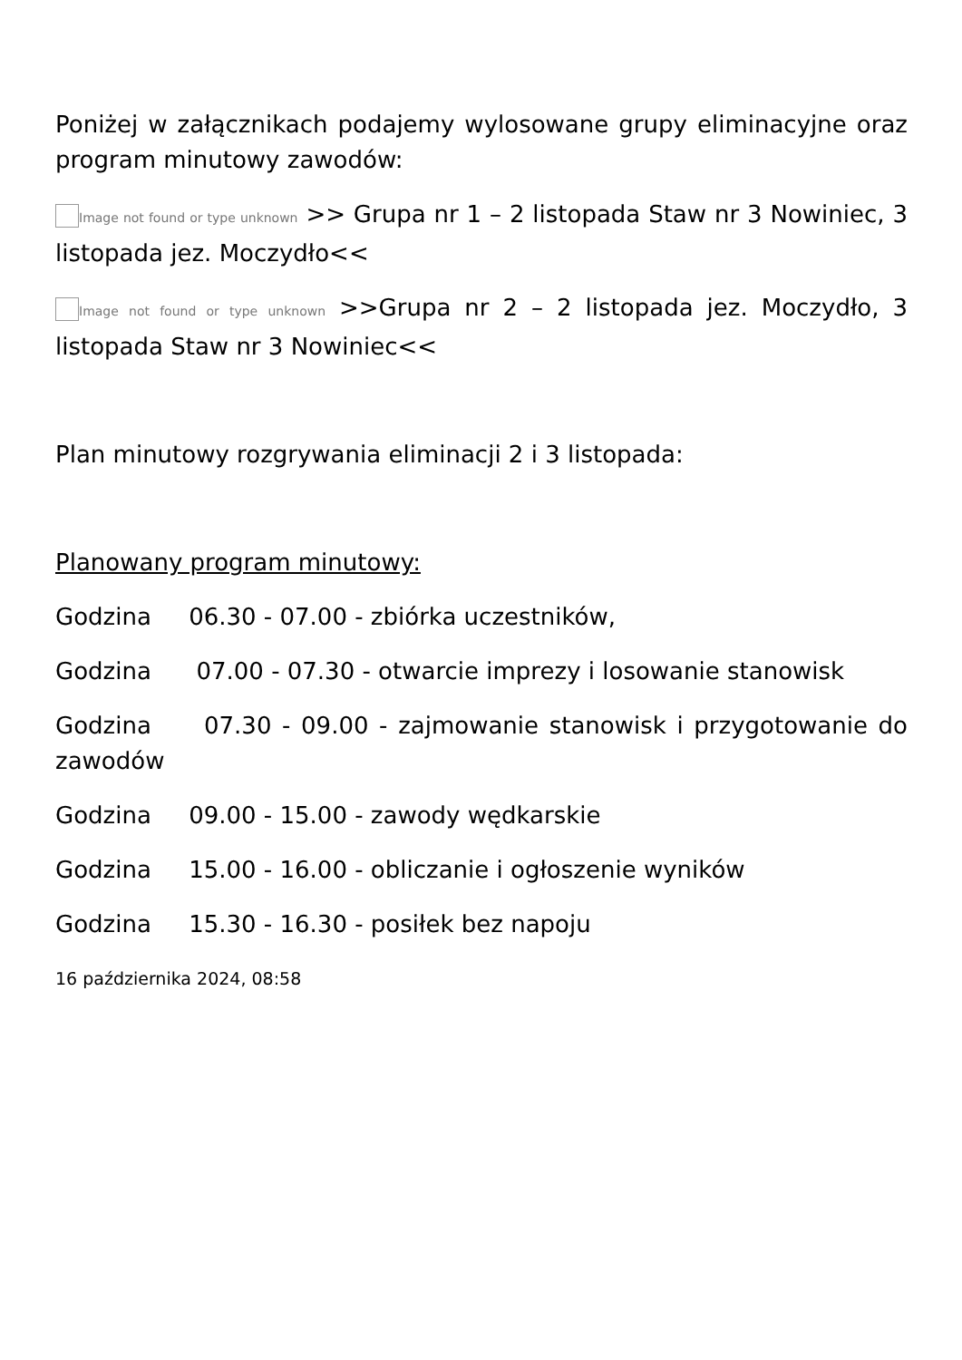Poniżej w załącznikach podajemy wylosowane grupy eliminacyjne oraz program minutowy zawodów:
Image not found or type unknown >> Grupa nr 1 – 2 listopada Staw nr 3 Nowiniec, 3 listopada jez. Moczydło<<
Image not found or type unknown >>Grupa nr 2 – 2 listopada jez. Moczydło, 3 listopada Staw nr 3 Nowiniec<<
Plan minutowy rozgrywania eliminacji 2 i 3 listopada:
Planowany program minutowy:
Godzina 06.30 - 07.00 - zbiórka uczestników,
Godzina 07.00 - 07.30 - otwarcie imprezy i losowanie stanowisk
Godzina 07.30 - 09.00 - zajmowanie stanowisk i przygotowanie do zawodów
Godzina 09.00 - 15.00 - zawody wędkarskie
Godzina 15.00 - 16.00 - obliczanie i ogłoszenie wyników
Godzina 15.30 - 16.30 - posiłek bez napoju
16 października 2024, 08:58